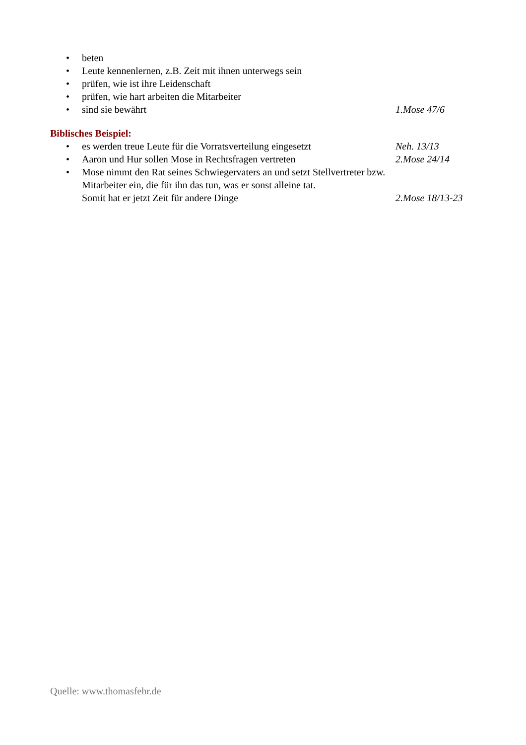• beten
• Leute kennenlernen, z.B. Zeit mit ihnen unterwegs sein
• prüfen, wie ist ihre Leidenschaft
• prüfen, wie hart arbeiten die Mitarbeiter
• sind sie bewährt 1.Mose 47/6
Biblisches Beispiel:
• es werden treue Leute für die Vorratsverteilung eingesetzt Neh. 13/13
• Aaron und Hur sollen Mose in Rechtsfragen vertreten 2.Mose 24/14
• Mose nimmt den Rat seines Schwiegervaters an und setzt Stellvertreter bzw. Mitarbeiter ein, die für ihn das tun, was er sonst alleine tat.
Somit hat er jetzt Zeit für andere Dinge 2.Mose 18/13-23
Quelle: www.thomasfehr.de